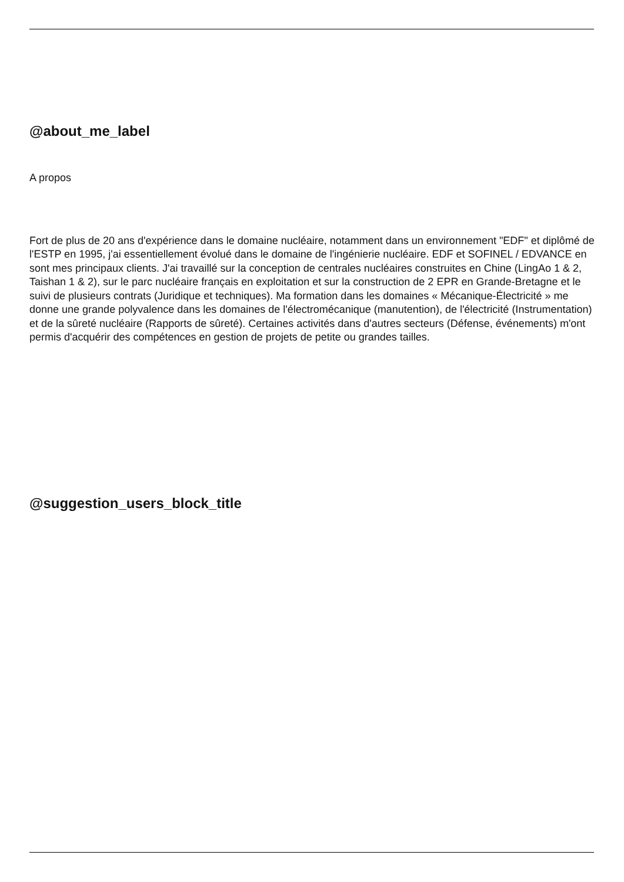@about_me_label
A propos
Fort de plus de 20 ans d'expérience dans le domaine nucléaire, notamment dans un environnement "EDF" et diplômé de l'ESTP en 1995, j'ai essentiellement évolué dans le domaine de l'ingénierie nucléaire. EDF et SOFINEL / EDVANCE en sont mes principaux clients. J'ai travaillé sur la conception de centrales nucléaires construites en Chine (LingAo 1 & 2, Taishan 1 & 2), sur le parc nucléaire français en exploitation et sur la construction de 2 EPR en Grande-Bretagne et le suivi de plusieurs contrats (Juridique et techniques). Ma formation dans les domaines « Mécanique-Électricité » me donne une grande polyvalence dans les domaines de l'électromécanique (manutention), de l'électricité (Instrumentation) et de la sûreté nucléaire (Rapports de sûreté). Certaines activités dans d'autres secteurs (Défense, événements) m'ont permis d'acquérir des compétences en gestion de projets de petite ou grandes tailles.
@suggestion_users_block_title